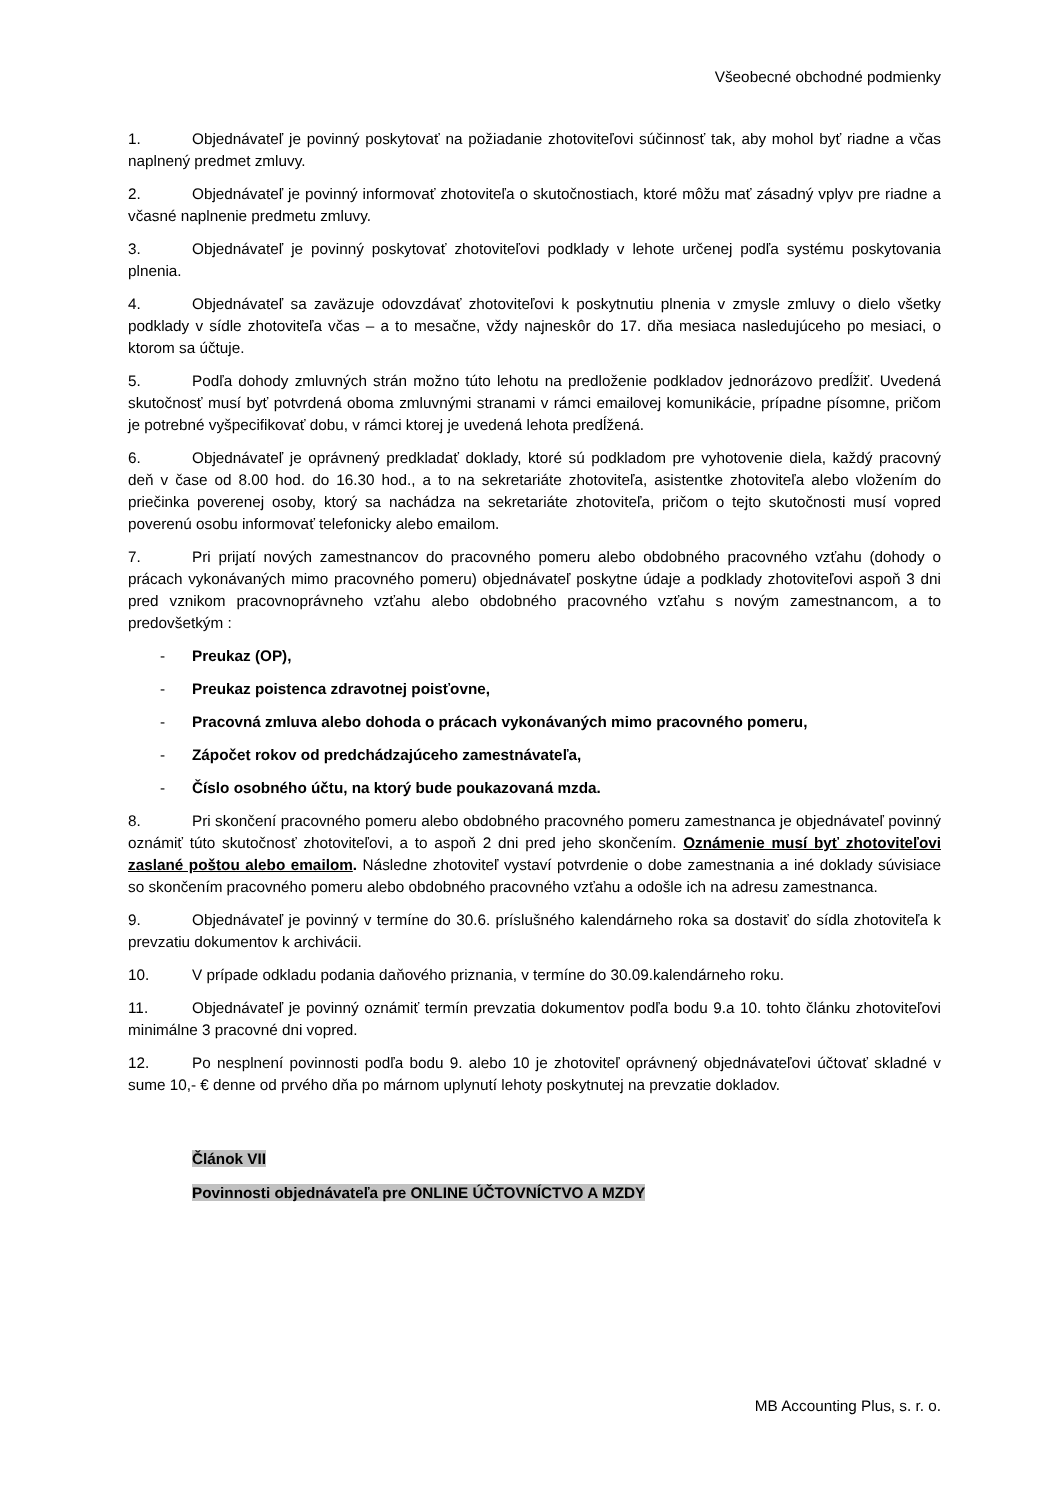Všeobecné obchodné podmienky
1. Objednávateľ je povinný poskytovať na požiadanie zhotoviteľovi súčinnosť tak, aby mohol byť riadne a včas naplnený predmet zmluvy.
2. Objednávateľ je povinný informovať zhotoviteľa o skutočnostiach, ktoré môžu mať zásadný vplyv pre riadne a včasné naplnenie predmetu zmluvy.
3. Objednávateľ je povinný poskytovať zhotoviteľovi podklady v lehote určenej podľa systému poskytovania plnenia.
4. Objednávateľ sa zaväzuje odovzdávať zhotoviteľovi k poskytnutiu plnenia v zmysle zmluvy o dielo všetky podklady v sídle zhotoviteľa včas – a to mesačne, vždy najneskôr do 17. dňa mesiaca nasledujúceho po mesiaci, o ktorom sa účtuje.
5. Podľa dohody zmluvných strán možno túto lehotu na predloženie podkladov jednorázovo predĺžiť. Uvedená skutočnosť musí byť potvrdená oboma zmluvnými stranami v rámci emailovej komunikácie, prípadne písomne, pričom je potrebné vyšpecifikovať dobu, v rámci ktorej je uvedená lehota predĺžená.
6. Objednávateľ je oprávnený predkladať doklady, ktoré sú podkladom pre vyhotovenie diela, každý pracovný deň v čase od 8.00 hod. do 16.30 hod., a to na sekretariáte zhotoviteľa, asistentke zhotoviteľa alebo vložením do priečinka poverenej osoby, ktorý sa nachádza na sekretariáte zhotoviteľa, pričom o tejto skutočnosti musí vopred poverenú osobu informovať telefonicky alebo emailom.
7. Pri prijatí nových zamestnancov do pracovného pomeru alebo obdobného pracovného vzťahu (dohody o prácach vykonávaných mimo pracovného pomeru) objednávateľ poskytne údaje a podklady zhotoviteľovi aspoň 3 dni pred vznikom pracovnoprávneho vzťahu alebo obdobného pracovného vzťahu s novým zamestnancom, a to predovšetkým :
- Preukaz (OP),
- Preukaz poistenca zdravotnej poisťovne,
- Pracovná zmluva alebo dohoda o prácach vykonávaných mimo pracovného pomeru,
- Zápočet rokov od predchádzajúceho zamestnávateľa,
- Číslo osobného účtu, na ktorý bude poukazovaná mzda.
8. Pri skončení pracovného pomeru alebo obdobného pracovného pomeru zamestnanca je objednávateľ povinný oznámiť túto skutočnosť zhotoviteľovi, a to aspoň 2 dni pred jeho skončením. Oznámenie musí byť zhotoviteľovi zaslané poštou alebo emailom. Následne zhotoviteľ vystaví potvrdenie o dobe zamestnania a iné doklady súvisiace so skončením pracovného pomeru alebo obdobného pracovného vzťahu a odošle ich na adresu zamestnanca.
9. Objednávateľ je povinný v termíne do 30.6. príslušného kalendárneho roka sa dostaviť do sídla zhotoviteľa k prevzatiu dokumentov k archivácii.
10. V prípade odkladu podania daňového priznania, v termíne do 30.09.kalendárneho roku.
11. Objednávateľ je povinný oznámiť termín prevzatia dokumentov podľa bodu 9.a 10. tohto článku zhotoviteľovi minimálne 3 pracovné dni vopred.
12. Po nesplnení povinnosti podľa bodu 9. alebo 10 je zhotoviteľ oprávnený objednávateľovi účtovať skladné v sume 10,- € denne od prvého dňa po márnom uplynutí lehoty poskytnutej na prevzatie dokladov.
Článok VII
Povinnosti objednávateľa pre ONLINE ÚČTOVNÍCTVO A MZDY
MB Accounting Plus, s. r. o.